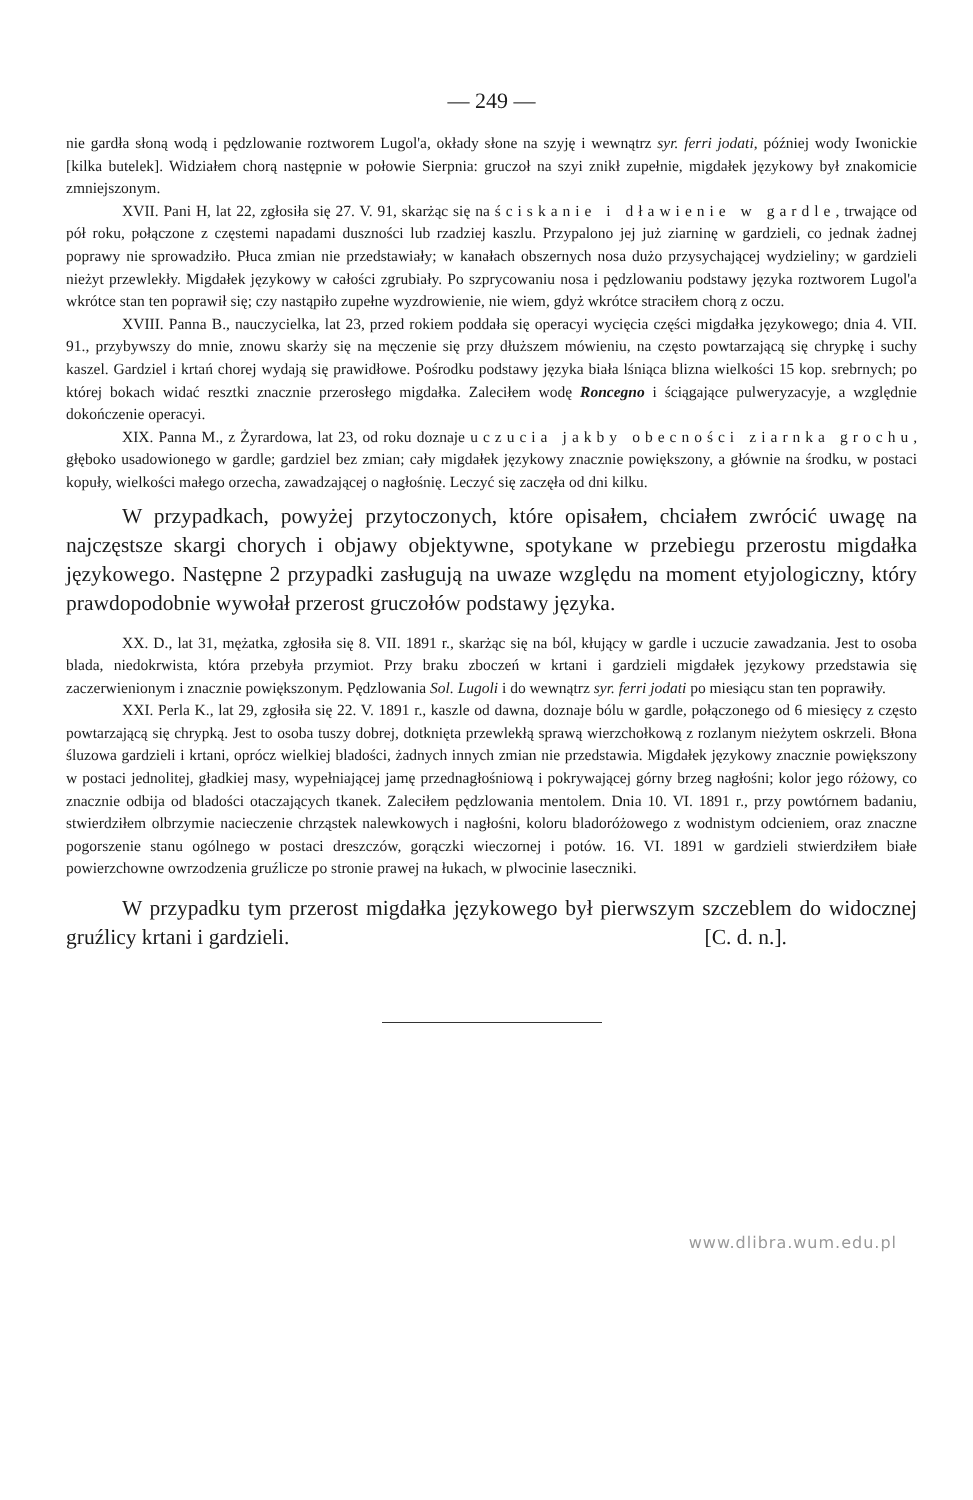— 249 —
nie gardła słoną wodą i pędzlowanie roztworem Lugol'a, okłady słone na szyję i wewnątrz syr. ferri jodati, później wody Iwonickie [kilka butelek]. Widziałem chorą następnie w połowie Sierpnia: gruczoł na szyi znikł zupełnie, migdałek językowy był znakomicie zmniejszonym.
XVII. Pani H, lat 22, zgłosiła się 27. V. 91, skarżąc się na ściskanie i dławienie w gardle, trwające od pół roku, połączone z częstemi napadami duszności lub rzadziej kaszlu. Przypalono jej już ziarninę w gardzieli, co jednak żadnej poprawy nie sprowadziło. Płuca zmian nie przedstawiały; w kanałach obszernych nosa dużo przysychającej wydzieliny; w gardzieli nieżyt przewlekły. Migdałek językowy w całości zgrubiały. Po szprycowaniu nosa i pędzlowaniu podstawy języka roztworem Lugol'a wkrótce stan ten poprawił się; czy nastąpiło zupełne wyzdrowienie, nie wiem, gdyż wkrótce straciłem chorą z oczu.
XVIII. Panna B., nauczycielka, lat 23, przed rokiem poddała się operacyi wycięcia części migdałka językowego; dnia 4. VII. 91., przybywszy do mnie, znowu skarży się na męczenie się przy dłuższem mówieniu, na często powtarzającą się chrypkę i suchy kaszel. Gardziel i krtań chorej wydają się prawidłowe. Pośrodku podstawy języka biała lśniąca blizna wielkości 15 kop. srebrnych; po której bokach widać resztki znacznie przerosłego migdałka. Zaleciłem wodę Roncegno i ściągające pulweryzacyje, a względnie dokończenie operacyi.
XIX. Panna M., z Żyrardowa, lat 23, od roku doznaje uczucia jakby obecności ziarnka grochu, głęboko usadowionego w gardle; gardziel bez zmian; cały migdałek językowy znacznie powiększony, a głównie na środku, w postaci kopuły, wielkości małego orzecha, zawadzającej o nagłośnię. Leczyć się zaczęła od dni kilku.
W przypadkach, powyżej przytoczonych, które opisałem, chciałem zwrócić uwagę na najczęstsze skargi chorych i objawy objektywne, spotykane w przebiegu przerostu migdałka językowego. Następne 2 przypadki zasługują na uwaze względu na moment etyjologiczny, który prawdopodobnie wywołał przerost gruczołów podstawy języka.
XX. D., lat 31, mężatka, zgłosiła się 8. VII. 1891 r., skarżąc się na ból, kłujący w gardle i uczucie zawadzania. Jest to osoba blada, niedokrwista, która przebyła przymiot. Przy braku zboczeń w krtani i gardzieli migdałek językowy przedstawia się zaczerwienionym i znacznie powiększonym. Pędzlowania Sol. Lugoli i do wewnątrz syr. ferri jodati po miesiącu stan ten poprawiły.
XXI. Perla K., lat 29, zgłosiła się 22. V. 1891 r., kaszle od dawna, doznaje bólu w gardle, połączonego od 6 miesięcy z często powtarzającą się chrypką. Jest to osoba tuszy dobrej, dotknięta przewlekłą sprawą wierzchołkową z rozlanym nieżytem oskrzeli. Błona śluzowa gardzieli i krtani, oprócz wielkiej bladości, żadnych innych zmian nie przedstawia. Migdałek językowy znacznie powiększony w postaci jednolitej, gładkiej masy, wypełniającej jamę przednagłośniową i pokrywającej górny brzeg nagłośni; kolor jego różowy, co znacznie odbija od bladości otaczających tkanek. Zaleciłem pędzlowania mentolem. Dnia 10. VI. 1891 r., przy powtórnem badaniu, stwierdziłem olbrzymie nacieczenie chrząstek nalewkowych i nagłośni, koloru bladoróżowego z wodnistym odcieniem, oraz znaczne pogorszenie stanu ogólnego w postaci dreszczów, gorączki wieczornej i potów. 16. VI. 1891 w gardzieli stwierdziłem białe powierzchowne owrzodzenia gruźlicze po stronie prawej na łukach, w plwocinie laseczniki.
W przypadku tym przerost migdałka językowego był pierwszym szczeblem do widocznej gruźlicy krtani i gardzieli. [C. d. n.].
www.dlibra.wum.edu.pl